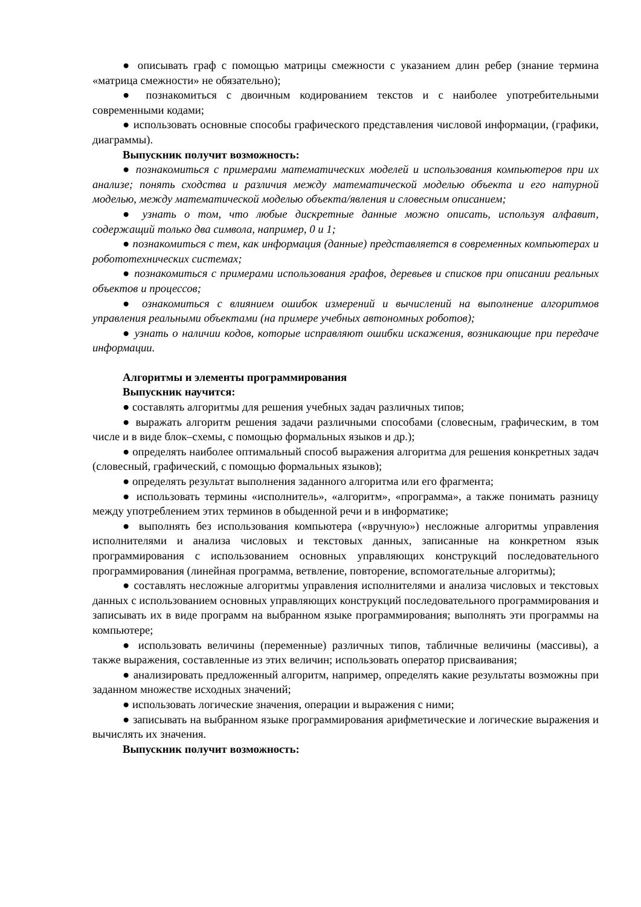● описывать граф с помощью матрицы смежности с указанием длин ребер (знание термина «матрица смежности» не обязательно);
● познакомиться с двоичным кодированием текстов и с наиболее употребительными современными кодами;
● использовать основные способы графического представления числовой информации, (графики, диаграммы).
Выпускник получит возможность:
● познакомиться с примерами математических моделей и использования компьютеров при их анализе; понять сходства и различия между математической моделью объекта и его натурной моделью, между математической моделью объекта/явления и словесным описанием;
● узнать о том, что любые дискретные данные можно описать, используя алфавит, содержащий только два символа, например, 0 и 1;
● познакомиться с тем, как информация (данные) представляется в современных компьютерах и робототехнических системах;
● познакомиться с примерами использования графов, деревьев и списков при описании реальных объектов и процессов;
● ознакомиться с влиянием ошибок измерений и вычислений на выполнение алгоритмов управления реальными объектами (на примере учебных автономных роботов);
● узнать о наличии кодов, которые исправляют ошибки искажения, возникающие при передаче информации.
Алгоритмы и элементы программирования
Выпускник научится:
● составлять алгоритмы для решения учебных задач различных типов;
● выражать алгоритм решения задачи различными способами (словесным, графическим, в том числе и в виде блок–схемы, с помощью формальных языков и др.);
● определять наиболее оптимальный способ выражения алгоритма для решения конкретных задач (словесный, графический, с помощью формальных языков);
● определять результат выполнения заданного алгоритма или его фрагмента;
● использовать термины «исполнитель», «алгоритм», «программа», а также понимать разницу между употреблением этих терминов в обыденной речи и в информатике;
● выполнять без использования компьютера («вручную») несложные алгоритмы управления исполнителями и анализа числовых и текстовых данных, записанные на конкретном язык программирования с использованием основных управляющих конструкций последовательного программирования (линейная программа, ветвление, повторение, вспомогательные алгоритмы);
● составлять несложные алгоритмы управления исполнителями и анализа числовых и текстовых данных с использованием основных управляющих конструкций последовательного программирования и записывать их в виде программ на выбранном языке программирования; выполнять эти программы на компьютере;
● использовать величины (переменные) различных типов, табличные величины (массивы), а также выражения, составленные из этих величин; использовать оператор присваивания;
● анализировать предложенный алгоритм, например, определять какие результаты возможны при заданном множестве исходных значений;
● использовать логические значения, операции и выражения с ними;
● записывать на выбранном языке программирования арифметические и логические выражения и вычислять их значения.
Выпускник получит возможность: